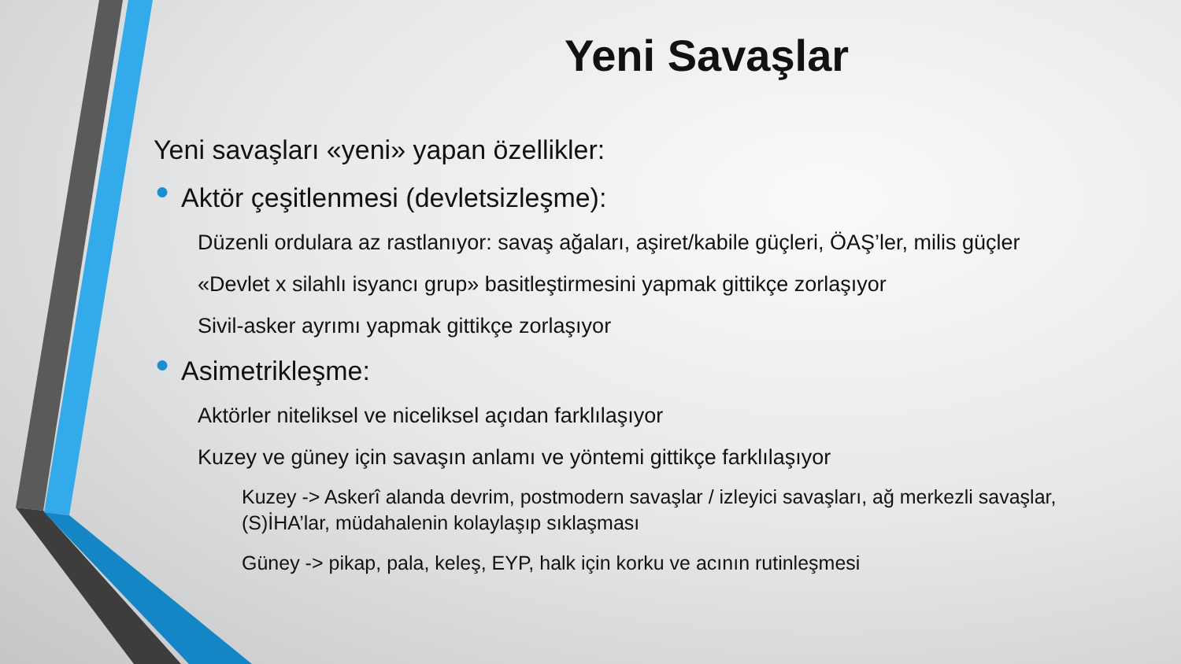Yeni Savaşlar
Yeni savaşları «yeni» yapan özellikler:
● Aktör çeşitlenmesi (devletsizleşme):
Düzenli ordulara az rastlanıyor: savaş ağaları, aşiret/kabile güçleri, ÖAŞ’ler, milis güçler
«Devlet x silahlı isyancı grup» basitleştirmesini yapmak gittikçe zorlaşıyor
Sivil-asker ayrımı yapmak gittikçe zorlaşıyor
● Asimetrikleşme:
Aktörler niteliksel ve niceliksel açıdan farklılaşıyor
Kuzey ve güney için savaşın anlamı ve yöntemi gittikçe farklılaşıyor
Kuzey -> Askerî alanda devrim, postmodern savaşlar / izleyici savaşları, ağ merkezli savaşlar, (S)İHA’lar, müdahalenin kolaylaşıp sıklaşması
Güney -> pikap, pala, keleş, EYP, halk için korku ve acının rutinleşmesi